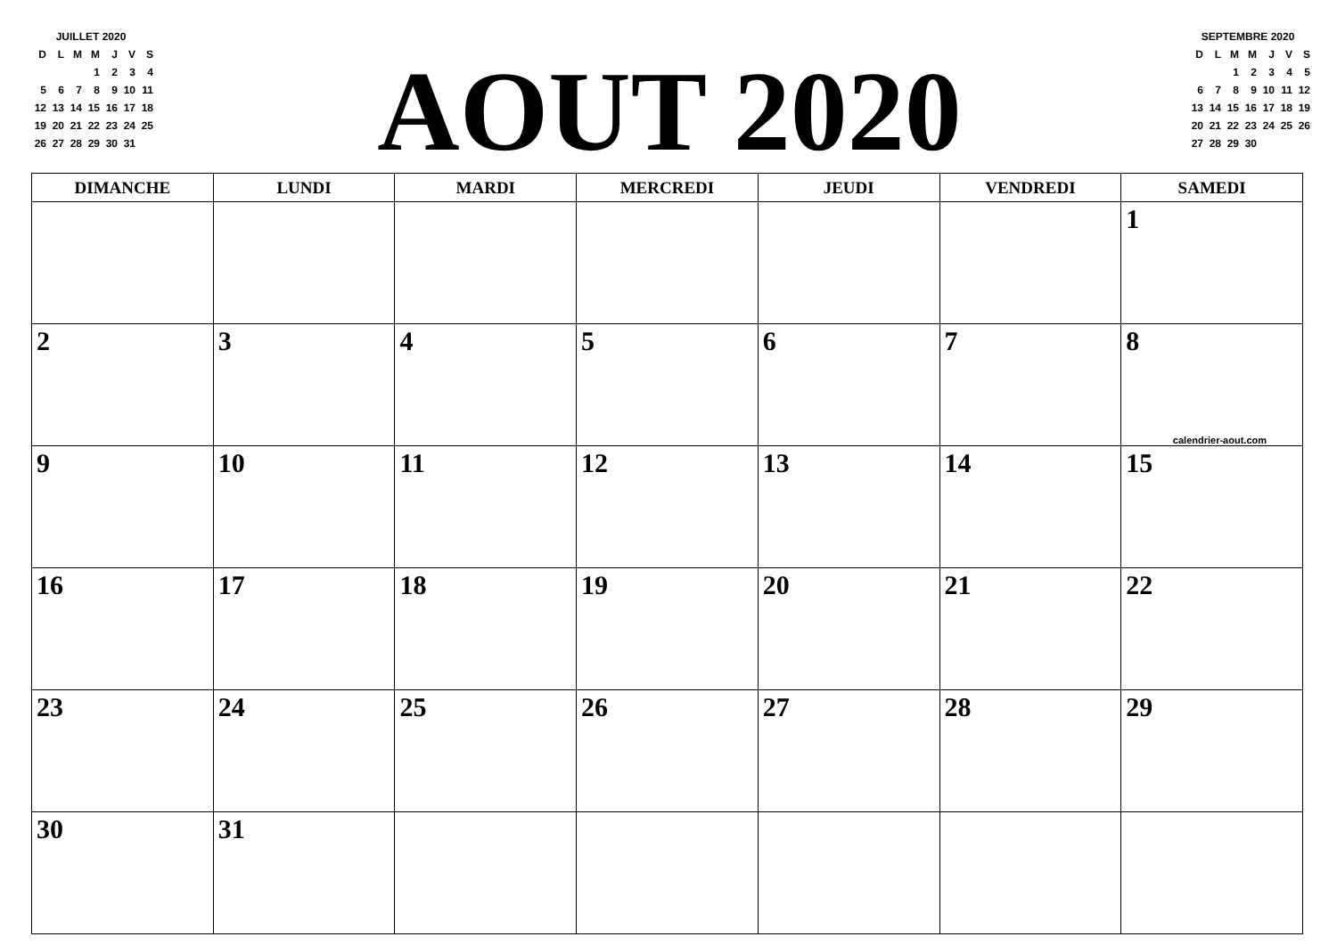JUILLET 2020
| D | L | M | M | J | V | S |
| | | | 1 | 2 | 3 | 4 |
| 5 | 6 | 7 | 8 | 9 | 10 | 11 |
| 12 | 13 | 14 | 15 | 16 | 17 | 18 |
| 19 | 20 | 21 | 22 | 23 | 24 | 25 |
| 26 | 27 | 28 | 29 | 30 | 31 | |
AOUT 2020
SEPTEMBRE 2020
| D | L | M | M | J | V | S |
| | | 1 | 2 | 3 | 4 | 5 |
| 6 | 7 | 8 | 9 | 10 | 11 | 12 |
| 13 | 14 | 15 | 16 | 17 | 18 | 19 |
| 20 | 21 | 22 | 23 | 24 | 25 | 26 |
| 27 | 28 | 29 | 30 | | | |
| DIMANCHE | LUNDI | MARDI | MERCREDI | JEUDI | VENDREDI | SAMEDI |
| --- | --- | --- | --- | --- | --- | --- |
| | | | | | | 1 |
| 2 | 3 | 4 | 5 | 6 | 7 | 8 calendrier-aout.com |
| 9 | 10 | 11 | 12 | 13 | 14 | 15 |
| 16 | 17 | 18 | 19 | 20 | 21 | 22 |
| 23 | 24 | 25 | 26 | 27 | 28 | 29 |
| 30 | 31 | | | | | |